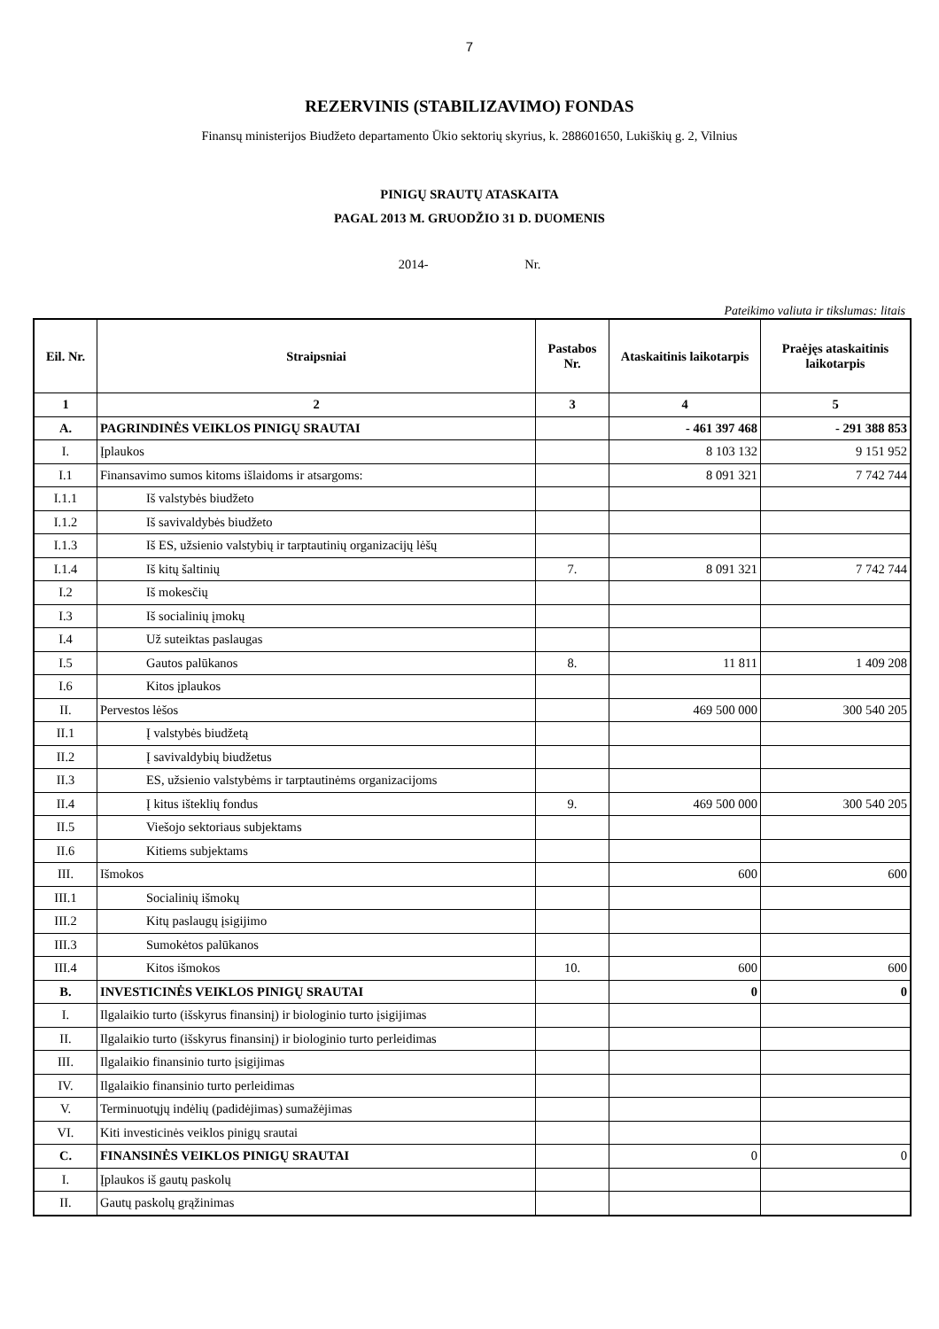7
REZERVINIS (STABILIZAVIMO) FONDAS
Finansų ministerijos Biudžeto departamento Ūkio sektorių skyrius, k. 288601650, Lukiškių g. 2, Vilnius
PINIGŲ SRAUTŲ ATASKAITA
PAGAL 2013 M. GRUODŽIO 31 D. DUOMENIS
2014- Nr.
Pateikimo valiuta ir tikslumas: litais
| Eil. Nr. | Straipsniai | Pastabos Nr. | Ataskaitinis laikotarpis | Praėjęs ataskaitinis laikotarpis |
| --- | --- | --- | --- | --- |
| 1 | 2 | 3 | 4 | 5 |
| A. | PAGRINDINĖS VEIKLOS PINIGŲ SRAUTAI | | - 461 397 468 | - 291 388 853 |
| I. | Įplaukos | | 8 103 132 | 9 151 952 |
| I.1 | Finansavimo sumos kitoms išlaidoms ir atsargoms: | | 8 091 321 | 7 742 744 |
| I.1.1 | Iš valstybės biudžeto | | | |
| I.1.2 | Iš savivaldybės biudžeto | | | |
| I.1.3 | Iš ES, užsienio valstybių ir tarptautinių organizacijų lėšų | | | |
| I.1.4 | Iš kitų šaltinių | 7. | 8 091 321 | 7 742 744 |
| I.2 | Iš mokesčių | | | |
| I.3 | Iš socialinių įmokų | | | |
| I.4 | Už suteiktas paslaugas | | | |
| I.5 | Gautos palūkanos | 8. | 11 811 | 1 409 208 |
| I.6 | Kitos įplaukos | | | |
| II. | Pervestos lėšos | | 469 500 000 | 300 540 205 |
| II.1 | Į valstybės biudžetą | | | |
| II.2 | Į savivaldybių biudžetus | | | |
| II.3 | ES, užsienio valstybėms ir tarptautinėms organizacijoms | | | |
| II.4 | Į kitus išteklių fondus | 9. | 469 500 000 | 300 540 205 |
| II.5 | Viešojo sektoriaus subjektams | | | |
| II.6 | Kitiems subjektams | | | |
| III. | Išmokos | | 600 | 600 |
| III.1 | Socialinių išmokų | | | |
| III.2 | Kitų paslaugų įsigijimo | | | |
| III.3 | Sumokėtos palūkanos | | | |
| III.4 | Kitos išmokos | 10. | 600 | 600 |
| B. | INVESTICINĖS VEIKLOS PINIGŲ SRAUTAI | | 0 | 0 |
| I. | Ilgalaikio turto (išskyrus finansinį) ir biologinio turto įsigijimas | | | |
| II. | Ilgalaikio turto (išskyrus finansinį) ir biologinio turto perleidimas | | | |
| III. | Ilgalaikio finansinio turto įsigijimas | | | |
| IV. | Ilgalaikio finansinio turto perleidimas | | | |
| V. | Terminuotųjų indėlių (padidėjimas) sumažėjimas | | | |
| VI. | Kiti investicinės veiklos pinigų srautai | | | |
| C. | FINANSINĖS VEIKLOS PINIGŲ SRAUTAI | | 0 | 0 |
| I. | Įplaukos iš gautų paskolų | | | |
| II. | Gautų paskolų grąžinimas | | | |